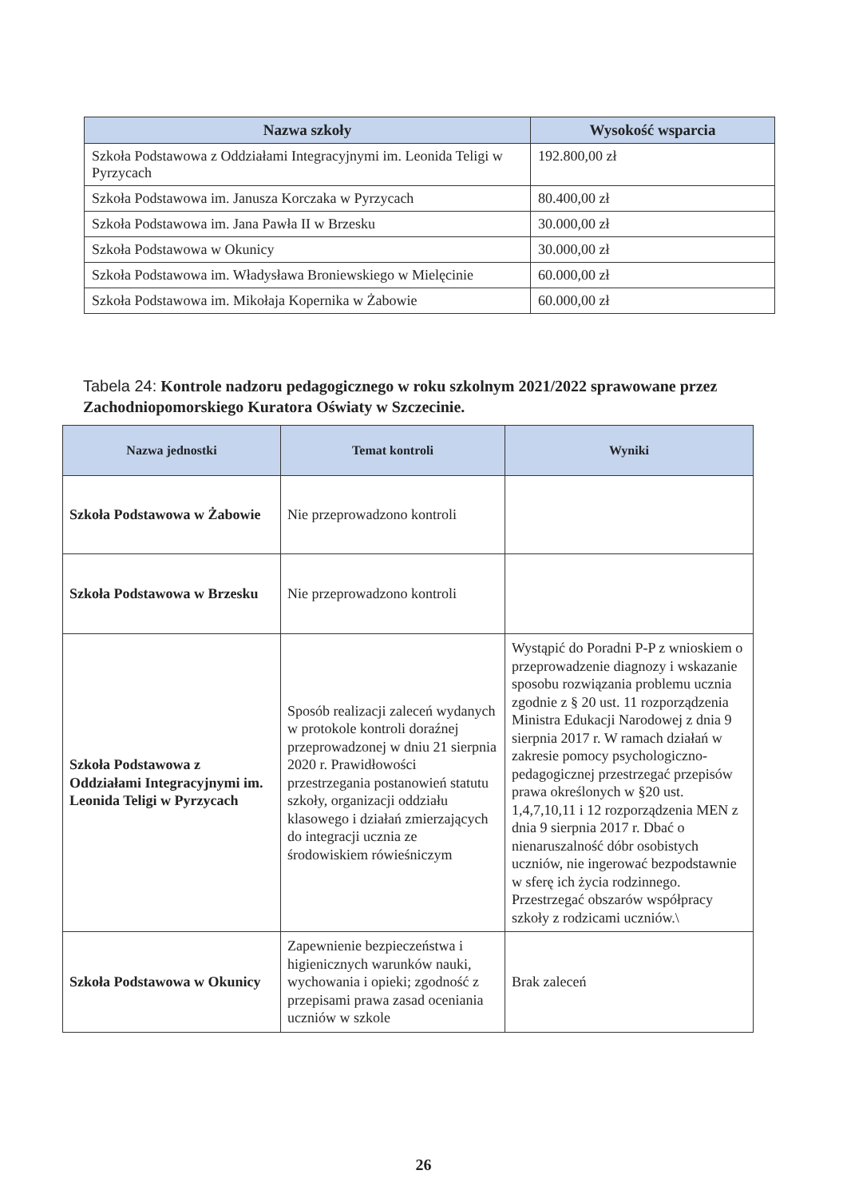| Nazwa szkoły | Wysokość wsparcia |
| --- | --- |
| Szkoła Podstawowa z Oddziałami Integracyjnymi im. Leonida Teligi w Pyrzycach | 192.800,00 zł |
| Szkoła Podstawowa im. Janusza Korczaka w Pyrzycach | 80.400,00 zł |
| Szkoła Podstawowa im. Jana Pawła II w Brzesku | 30.000,00 zł |
| Szkoła Podstawowa w Okunicy | 30.000,00 zł |
| Szkoła Podstawowa im. Władysława Broniewskiego w Mielęcinie | 60.000,00 zł |
| Szkoła Podstawowa im. Mikołaja Kopernika w Żabowie | 60.000,00 zł |
Tabela 24: Kontrole nadzoru pedagogicznego w roku szkolnym 2021/2022 sprawowane przez Zachodniopomorskiego Kuratora Oświaty w Szczecinie.
| Nazwa jednostki | Temat kontroli | Wyniki |
| --- | --- | --- |
| Szkoła Podstawowa w Żabowie | Nie przeprowadzono kontroli | |
| Szkoła Podstawowa w Brzesku | Nie przeprowadzono kontroli | |
| Szkoła Podstawowa z Oddziałami Integracyjnymi im. Leonida Teligi w Pyrzycach | Sposób realizacji zaleceń wydanych w protokole kontroli doraźnej przeprowadzonej w dniu 21 sierpnia 2020 r. Prawidłowości przestrzegania postanowień statutu szkoły, organizacji oddziału klasowego i działań zmierzających do integracji ucznia ze środowiskiem rówieśniczym | Wystąpić do Poradni P-P z wnioskiem o przeprowadzenie diagnozy i wskazanie sposobu rozwiązania problemu ucznia zgodnie z § 20 ust. 11 rozporządzenia Ministra Edukacji Narodowej z dnia 9 sierpnia 2017 r. W ramach działań w zakresie pomocy psychologiczno-pedagogicznej przestrzegać przepisów prawa określonych w §20 ust. 1,4,7,10,11 i 12 rozporządzenia MEN z dnia 9 sierpnia 2017 r. Dbać o nienaruszalność dóbr osobistych uczniów, nie ingerować bezpodstawnie w sferę ich życia rodzinnego. Przestrzegać obszarów współpracy szkoły z rodzicami uczniów.\ |
| Szkoła Podstawowa w Okunicy | Zapewnienie bezpieczeństwa i higienicznych warunków nauki, wychowania i opieki; zgodność z przepisami prawa zasad oceniania uczniów w szkole | Brak zaleceń |
26